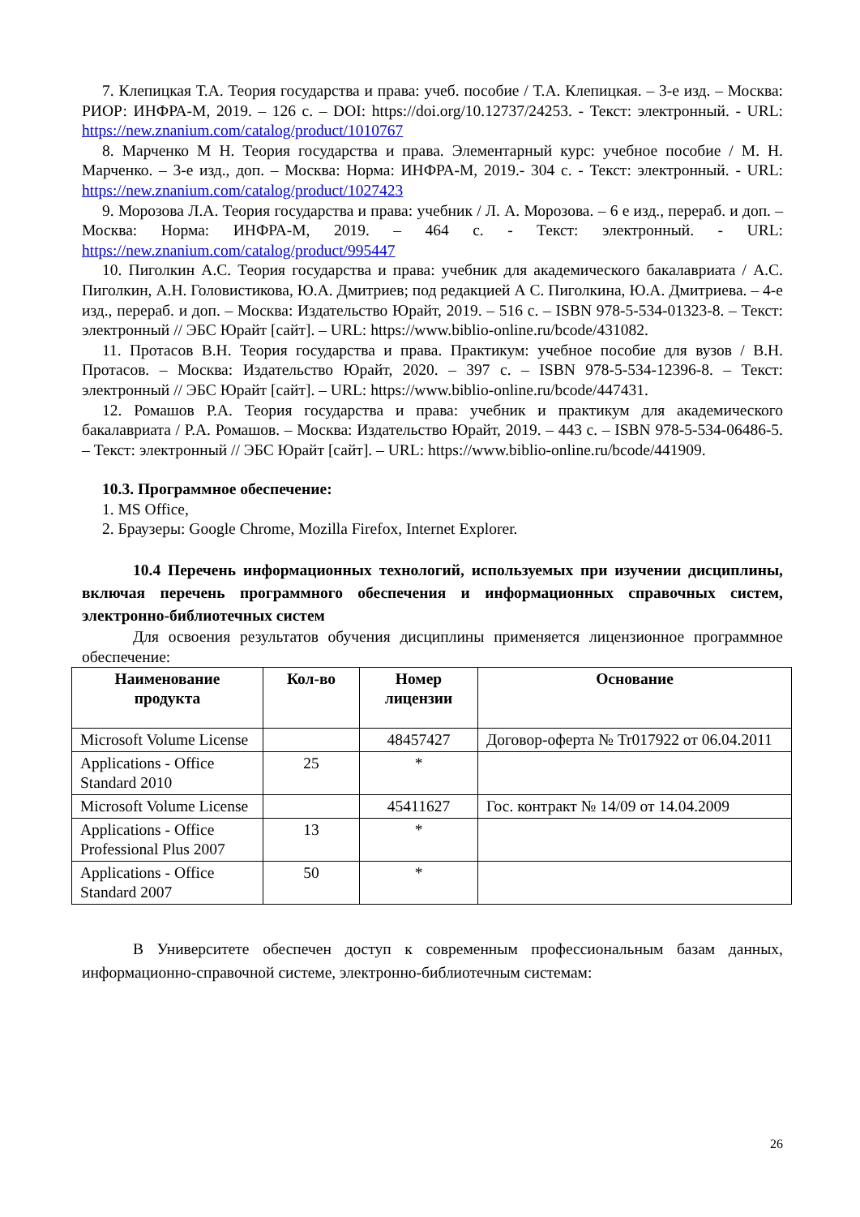7. Клепицкая Т.А. Теория государства и права: учеб. пособие / Т.А. Клепицкая. – 3-е изд. – Москва: РИОР: ИНФРА-М, 2019. – 126 с. – DOI: https://doi.org/10.12737/24253. - Текст: электронный. - URL: https://new.znanium.com/catalog/product/1010767
8. Марченко М Н. Теория государства и права. Элементарный курс: учебное пособие / М. Н. Марченко. – 3-е изд., доп. – Москва: Норма: ИНФРА-М, 2019.- 304 с. - Текст: электронный. - URL: https://new.znanium.com/catalog/product/1027423
9. Морозова Л.А. Теория государства и права: учебник / Л. А. Морозова. – 6 е изд., перераб. и доп. – Москва: Норма: ИНФРА-М, 2019. – 464 с. - Текст: электронный. - URL: https://new.znanium.com/catalog/product/995447
10. Пиголкин А.С. Теория государства и права: учебник для академического бакалавриата / А.С. Пиголкин, А.Н. Головистикова, Ю.А. Дмитриев; под редакцией А С. Пиголкина, Ю.А. Дмитриева. – 4-е изд., перераб. и доп. – Москва: Издательство Юрайт, 2019. – 516 с. – ISBN 978-5-534-01323-8. – Текст: электронный // ЭБС Юрайт [сайт]. – URL: https://www.biblio-online.ru/bcode/431082.
11. Протасов В.Н. Теория государства и права. Практикум: учебное пособие для вузов / В.Н. Протасов. – Москва: Издательство Юрайт, 2020. – 397 с. – ISBN 978-5-534-12396-8. – Текст: электронный // ЭБС Юрайт [сайт]. – URL: https://www.biblio-online.ru/bcode/447431.
12. Ромашов Р.А. Теория государства и права: учебник и практикум для академического бакалавриата / Р.А. Ромашов. – Москва: Издательство Юрайт, 2019. – 443 с. – ISBN 978-5-534-06486-5. – Текст: электронный // ЭБС Юрайт [сайт]. – URL: https://www.biblio-online.ru/bcode/441909.
10.3. Программное обеспечение:
1. MS Office,
2. Браузеры: Google Chrome, Mozilla Firefox, Internet Explorer.
10.4 Перечень информационных технологий, используемых при изучении дисциплины, включая перечень программного обеспечения и информационных справочных систем, электронно-библиотечных систем
Для освоения результатов обучения дисциплины применяется лицензионное программное обеспечение:
| Наименование продукта | Кол-во | Номер лицензии | Основание |
| --- | --- | --- | --- |
| Microsoft Volume License | | 48457427 | Договор-оферта № Tr017922 от 06.04.2011 |
| Applications - Office Standard 2010 | 25 | * | |
| Microsoft Volume License | | 45411627 | Гос. контракт № 14/09 от 14.04.2009 |
| Applications - Office Professional Plus 2007 | 13 | * | |
| Applications - Office Standard 2007 | 50 | * | |
В Университете обеспечен доступ к современным профессиональным базам данных, информационно-справочной системе, электронно-библиотечным системам:
26